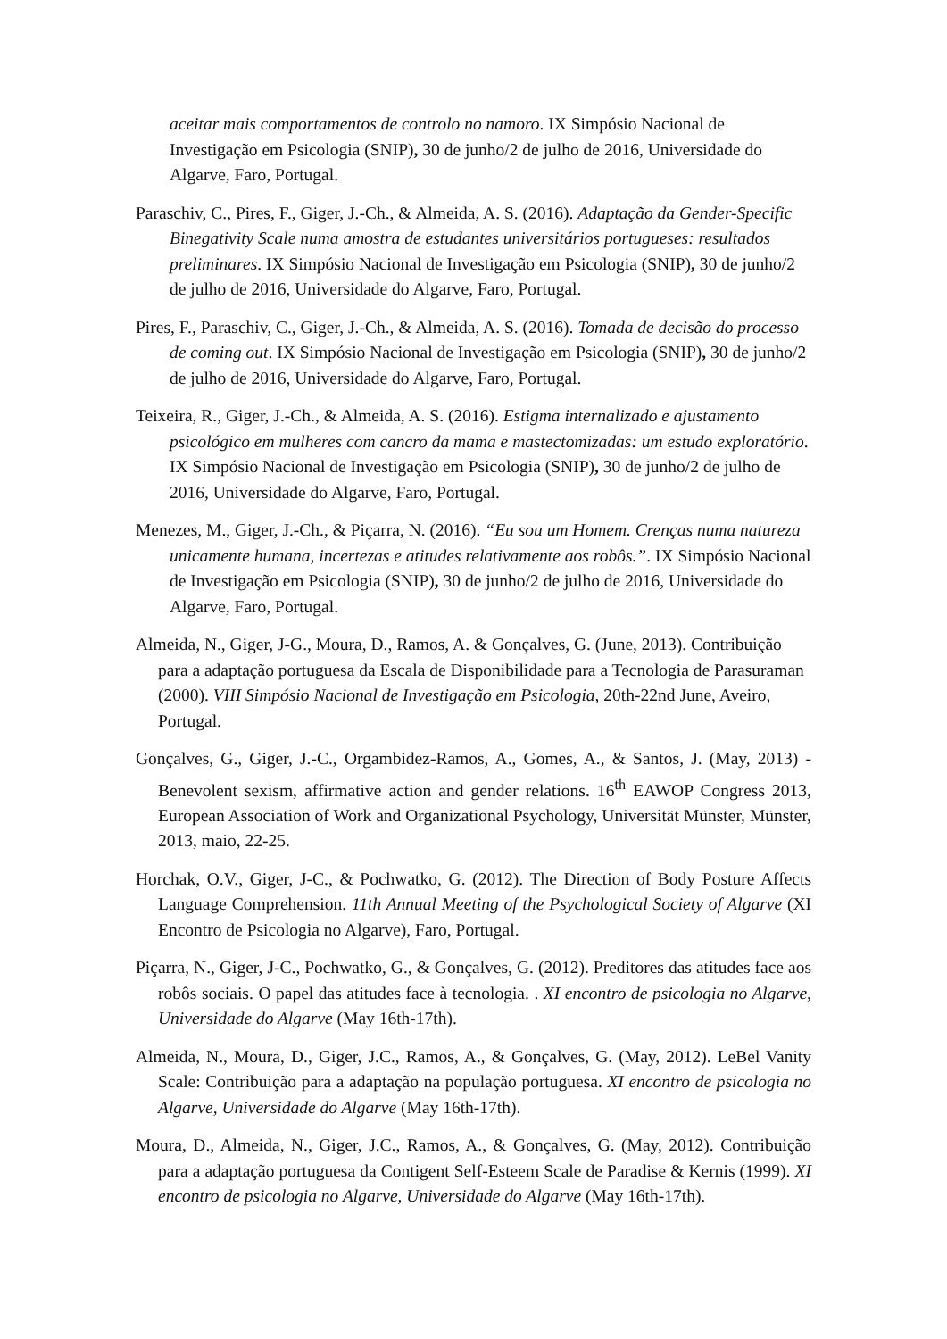aceitar mais comportamentos de controlo no namoro. IX Simpósio Nacional de Investigação em Psicologia (SNIP), 30 de junho/2 de julho de 2016, Universidade do Algarve, Faro, Portugal.
Paraschiv, C., Pires, F., Giger, J.-Ch., & Almeida, A. S. (2016). Adaptação da Gender-Specific Binegativity Scale numa amostra de estudantes universitários portugueses: resultados preliminares. IX Simpósio Nacional de Investigação em Psicologia (SNIP), 30 de junho/2 de julho de 2016, Universidade do Algarve, Faro, Portugal.
Pires, F., Paraschiv, C., Giger, J.-Ch., & Almeida, A. S. (2016). Tomada de decisão do processo de coming out. IX Simpósio Nacional de Investigação em Psicologia (SNIP), 30 de junho/2 de julho de 2016, Universidade do Algarve, Faro, Portugal.
Teixeira, R., Giger, J.-Ch., & Almeida, A. S. (2016). Estigma internalizado e ajustamento psicológico em mulheres com cancro da mama e mastectomizadas: um estudo exploratório. IX Simpósio Nacional de Investigação em Psicologia (SNIP), 30 de junho/2 de julho de 2016, Universidade do Algarve, Faro, Portugal.
Menezes, M., Giger, J.-Ch., & Piçarra, N. (2016). “Eu sou um Homem. Crenças numa natureza unicamente humana, incertezas e atitudes relativamente aos robôs.”. IX Simpósio Nacional de Investigação em Psicologia (SNIP), 30 de junho/2 de julho de 2016, Universidade do Algarve, Faro, Portugal.
Almeida, N., Giger, J-G., Moura, D., Ramos, A. & Gonçalves, G. (June, 2013). Contribuição para a adaptação portuguesa da Escala de Disponibilidade para a Tecnologia de Parasuraman (2000). VIII Simpósio Nacional de Investigação em Psicologia, 20th-22nd June, Aveiro, Portugal.
Gonçalves, G., Giger, J.-C., Orgambidez-Ramos, A., Gomes, A., & Santos, J. (May, 2013) - Benevolent sexism, affirmative action and gender relations. 16<sup>th</sup> EAWOP Congress 2013, European Association of Work and Organizational Psychology, Universität Münster, Münster, 2013, maio, 22-25.
Horchak, O.V., Giger, J-C., & Pochwatko, G. (2012). The Direction of Body Posture Affects Language Comprehension. 11th Annual Meeting of the Psychological Society of Algarve (XI Encontro de Psicologia no Algarve), Faro, Portugal.
Piçarra, N., Giger, J-C., Pochwatko, G., & Gonçalves, G. (2012). Preditores das atitudes face aos robôs sociais. O papel das atitudes face à tecnologia. . XI encontro de psicologia no Algarve, Universidade do Algarve (May 16th-17th).
Almeida, N., Moura, D., Giger, J.C., Ramos, A., & Gonçalves, G. (May, 2012). LeBel Vanity Scale: Contribuição para a adaptação na população portuguesa. XI encontro de psicologia no Algarve, Universidade do Algarve (May 16th-17th).
Moura, D., Almeida, N., Giger, J.C., Ramos, A., & Gonçalves, G. (May, 2012). Contribuição para a adaptação portuguesa da Contigent Self-Esteem Scale de Paradise & Kernis (1999). XI encontro de psicologia no Algarve, Universidade do Algarve (May 16th-17th).